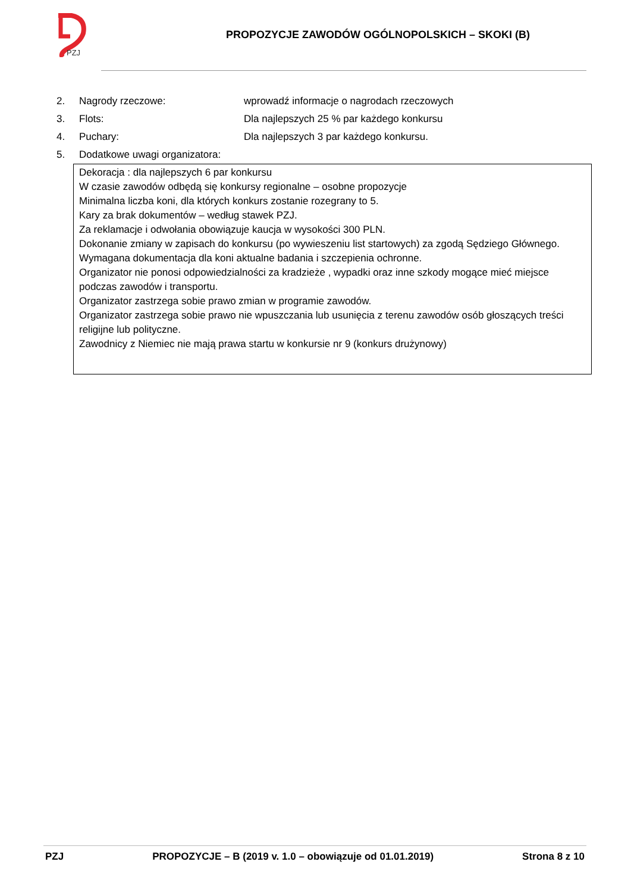PZJ
PROPOZYCJE ZAWODÓW OGÓLNOPOLSKICH – SKOKI (B)
2. Nagrody rzeczowe: wprowadź informacje o nagrodach rzeczowych
3. Flots: Dla najlepszych 25 % par każdego konkursu
4. Puchary: Dla najlepszych 3 par każdego konkursu.
5. Dodatkowe uwagi organizatora:
Dekoracja : dla najlepszych 6 par konkursu
W czasie zawodów odbędą się konkursy regionalne – osobne propozycje
Minimalna liczba koni, dla których konkurs zostanie rozegrany to 5.
Kary za brak dokumentów – według stawek PZJ.
Za reklamacje i odwołania obowiązuje kaucja w wysokości 300 PLN.
Dokonanie zmiany w zapisach do konkursu (po wywieszeniu list startowych) za zgodą Sędziego Głównego.
Wymagana dokumentacja dla koni aktualne badania i szczepienia ochronne.
Organizator nie ponosi odpowiedzialności za kradzieże , wypadki oraz inne szkody mogące mieć miejsce podczas zawodów i transportu.
Organizator zastrzega sobie prawo zmian w programie zawodów.
Organizator zastrzega sobie prawo nie wpuszczania lub usunięcia z terenu zawodów osób głoszących treści religijne lub polityczne.
Zawodnicy z Niemiec nie mają prawa startu w konkursie nr 9 (konkurs drużynowy)
PZJ PROPOZYCJE – B (2019 v. 1.0 – obowiązuje od 01.01.2019) Strona 8 z 10